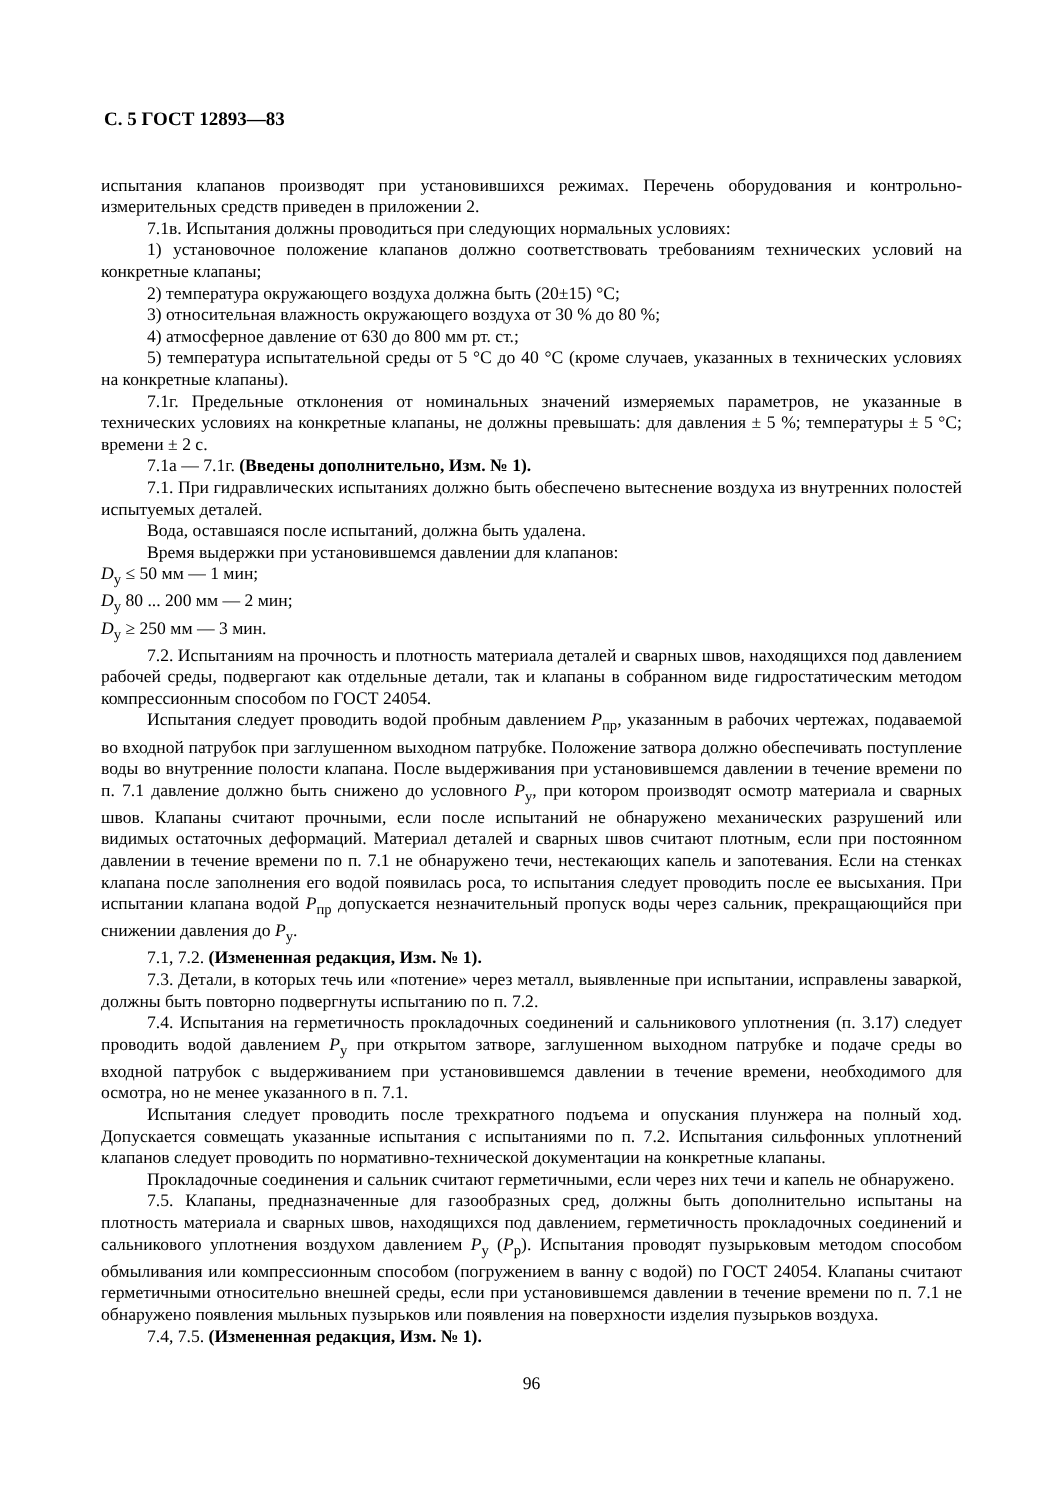С. 5 ГОСТ 12893—83
испытания клапанов производят при установившихся режимах. Перечень оборудования и контрольно-измерительных средств приведен в приложении 2.
7.1в. Испытания должны проводиться при следующих нормальных условиях:
1) установочное положение клапанов должно соответствовать требованиям технических условий на конкретные клапаны;
2) температура окружающего воздуха должна быть (20±15) °С;
3) относительная влажность окружающего воздуха от 30 % до 80 %;
4) атмосферное давление от 630 до 800 мм рт. ст.;
5) температура испытательной среды от 5 °С до 40 °С (кроме случаев, указанных в технических условиях на конкретные клапаны).
7.1г. Предельные отклонения от номинальных значений измеряемых параметров, не указанные в технических условиях на конкретные клапаны, не должны превышать: для давления ± 5 %; температуры ± 5 °С; времени ± 2 с.
7.1а — 7.1г. (Введены дополнительно, Изм. № 1).
7.1. При гидравлических испытаниях должно быть обеспечено вытеснение воздуха из внутренних полостей испытуемых деталей.
Вода, оставшаяся после испытаний, должна быть удалена.
Время выдержки при установившемся давлении для клапанов:
D<sub>у</sub> ≤ 50 мм — 1 мин;
D<sub>у</sub> 80 ... 200 мм — 2 мин;
D<sub>у</sub> ≥ 250 мм — 3 мин.
7.2. Испытаниям на прочность и плотность материала деталей и сварных швов, находящихся под давлением рабочей среды, подвергают как отдельные детали, так и клапаны в собранном виде гидростатическим методом компрессионным способом по ГОСТ 24054.
Испытания следует проводить водой пробным давлением P<sub>пр</sub>, указанным в рабочих чертежах, подаваемой во входной патрубок при заглушенном выходном патрубке. Положение затвора должно обеспечивать поступление воды во внутренние полости клапана. После выдерживания при установившемся давлении в течение времени по п. 7.1 давление должно быть снижено до условного P<sub>у</sub>, при котором производят осмотр материала и сварных швов. Клапаны считают прочными, если после испытаний не обнаружено механических разрушений или видимых остаточных деформаций. Материал деталей и сварных швов считают плотным, если при постоянном давлении в течение времени по п. 7.1 не обнаружено течи, нестекающих капель и запотевания. Если на стенках клапана после заполнения его водой появилась роса, то испытания следует проводить после ее высыхания. При испытании клапана водой P<sub>пр</sub> допускается незначительный пропуск воды через сальник, прекращающийся при снижении давления до P<sub>у</sub>.
7.1, 7.2. (Измененная редакция, Изм. № 1).
7.3. Детали, в которых течь или «потение» через металл, выявленные при испытании, исправлены заваркой, должны быть повторно подвергнуты испытанию по п. 7.2.
7.4. Испытания на герметичность прокладочных соединений и сальникового уплотнения (п. 3.17) следует проводить водой давлением P<sub>у</sub> при открытом затворе, заглушенном выходном патрубке и подаче среды во входной патрубок с выдерживанием при установившемся давлении в течение времени, необходимого для осмотра, но не менее указанного в п. 7.1.
Испытания следует проводить после трехкратного подъема и опускания плунжера на полный ход. Допускается совмещать указанные испытания с испытаниями по п. 7.2. Испытания сильфонных уплотнений клапанов следует проводить по нормативно-технической документации на конкретные клапаны.
Прокладочные соединения и сальник считают герметичными, если через них течи и капель не обнаружено.
7.5. Клапаны, предназначенные для газообразных сред, должны быть дополнительно испытаны на плотность материала и сварных швов, находящихся под давлением, герметичность прокладочных соединений и сальникового уплотнения воздухом давлением P<sub>у</sub> (P<sub>р</sub>). Испытания проводят пузырьковым методом способом обмыливания или компрессионным способом (погружением в ванну с водой) по ГОСТ 24054. Клапаны считают герметичными относительно внешней среды, если при установившемся давлении в течение времени по п. 7.1 не обнаружено появления мыльных пузырьков или появления на поверхности изделия пузырьков воздуха.
7.4, 7.5. (Измененная редакция, Изм. № 1).
96